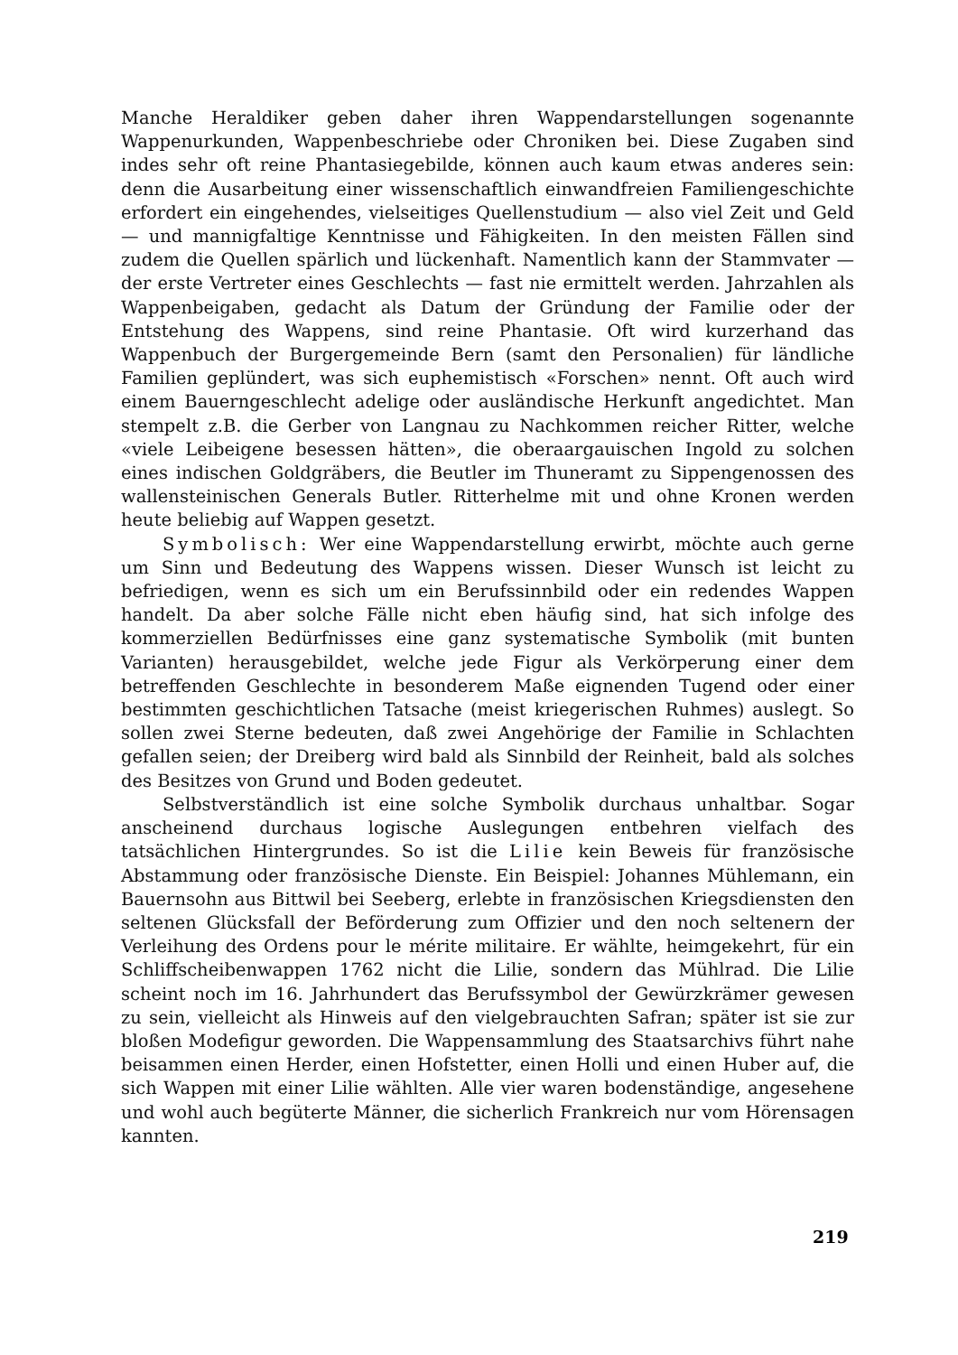Manche Heraldiker geben daher ihren Wappendarstellungen sogenannte Wappenurkunden, Wappenbeschriebe oder Chroniken bei. Diese Zugaben sind indes sehr oft reine Phantasiegebilde, können auch kaum etwas anderes sein: denn die Ausarbeitung einer wissenschaftlich einwandfreien Familiengeschichte erfordert ein eingehendes, vielseitiges Quellenstudium — also viel Zeit und Geld — und mannigfaltige Kenntnisse und Fähigkeiten. In den meisten Fällen sind zudem die Quellen spärlich und lückenhaft. Namentlich kann der Stammvater — der erste Vertreter eines Geschlechts — fast nie ermittelt werden. Jahrzahlen als Wappenbeigaben, gedacht als Datum der Gründung der Familie oder der Entstehung des Wappens, sind reine Phantasie. Oft wird kurzerhand das Wappenbuch der Burgergemeinde Bern (samt den Personalien) für ländliche Familien geplündert, was sich euphemistisch «Forschen» nennt. Oft auch wird einem Bauerngeschlecht adelige oder ausländische Herkunft angedichtet. Man stempelt z.B. die Gerber von Langnau zu Nachkommen reicher Ritter, welche «viele Leibeigene besessen hätten», die oberaargauischen Ingold zu solchen eines indischen Goldgräbers, die Beutler im Thuneramt zu Sippengenossen des wallensteinischen Generals Butler. Ritterhelme mit und ohne Kronen werden heute beliebig auf Wappen gesetzt.
Symbolisch: Wer eine Wappendarstellung erwirbt, möchte auch gerne um Sinn und Bedeutung des Wappens wissen. Dieser Wunsch ist leicht zu befriedigen, wenn es sich um ein Berufssinnbild oder ein redendes Wappen handelt. Da aber solche Fälle nicht eben häufig sind, hat sich infolge des kommerziellen Bedürfnisses eine ganz systematische Symbolik (mit bunten Varianten) herausgebildet, welche jede Figur als Verkörperung einer dem betreffenden Geschlechte in besonderem Maße eignenden Tugend oder einer bestimmten geschichtlichen Tatsache (meist kriegerischen Ruhmes) auslegt. So sollen zwei Sterne bedeuten, daß zwei Angehörige der Familie in Schlachten gefallen seien; der Dreiberg wird bald als Sinnbild der Reinheit, bald als solches des Besitzes von Grund und Boden gedeutet.
Selbstverständlich ist eine solche Symbolik durchaus unhaltbar. Sogar anscheinend durchaus logische Auslegungen entbehren vielfach des tatsächlichen Hintergrundes. So ist die Lilie kein Beweis für französische Abstammung oder französische Dienste. Ein Beispiel: Johannes Mühlemann, ein Bauernsohn aus Bittwil bei Seeberg, erlebte in französischen Kriegsdiensten den seltenen Glücksfall der Beförderung zum Offizier und den noch seltenern der Verleihung des Ordens pour le mérite militaire. Er wählte, heimgekehrt, für ein Schliffscheibenwappen 1762 nicht die Lilie, sondern das Mühlrad. Die Lilie scheint noch im 16. Jahrhundert das Berufssymbol der Gewürzkrämer gewesen zu sein, vielleicht als Hinweis auf den vielgebrauchten Safran; später ist sie zur bloßen Modefigur geworden. Die Wappensammlung des Staatsarchivs führt nahe beisammen einen Herder, einen Hofstetter, einen Holli und einen Huber auf, die sich Wappen mit einer Lilie wählten. Alle vier waren bodenständige, angesehene und wohl auch begüterte Männer, die sicherlich Frankreich nur vom Hörensagen kannten.
219